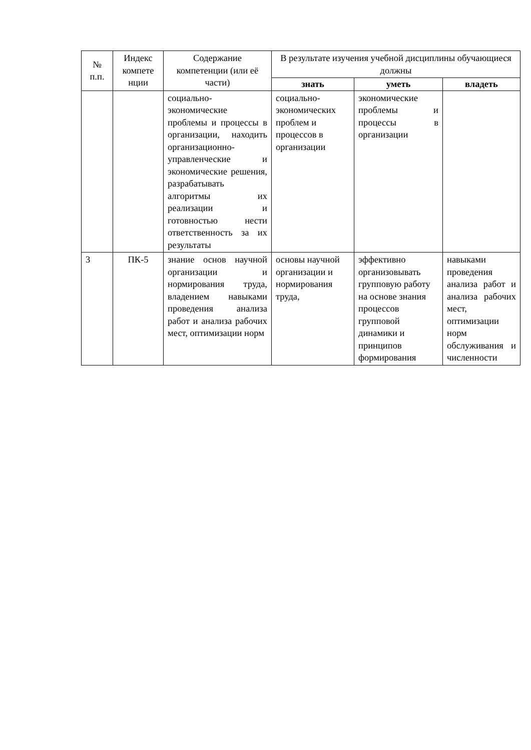| № п.п. | Индекс компете нции | Содержание компетенции (или её части) | В результате изучения учебной дисциплины обучающиеся должны | | |
| --- | --- | --- | --- | --- | --- |
| | | | знать | уметь | владеть |
| | | социально-экономические проблемы и процессы в организации, находить организационно-управленческие и экономические решения, разрабатывать алгоритмы их реализации и готовностью нести ответственность за их результаты | социально-экономических проблем и процессов в организации | экономические проблемы и процессы в организации | |
| 3 | ПК-5 | знание основ научной организации и нормирования труда, владением навыками проведения анализа работ и анализа рабочих мест, оптимизации норм | основы научной организации и нормирования труда, | эффективно организовывать групповую работу на основе знания процессов групповой динамики и принципов формирования | навыками проведения анализа работ и анализа рабочих мест, оптимизации норм обслуживания и численности |